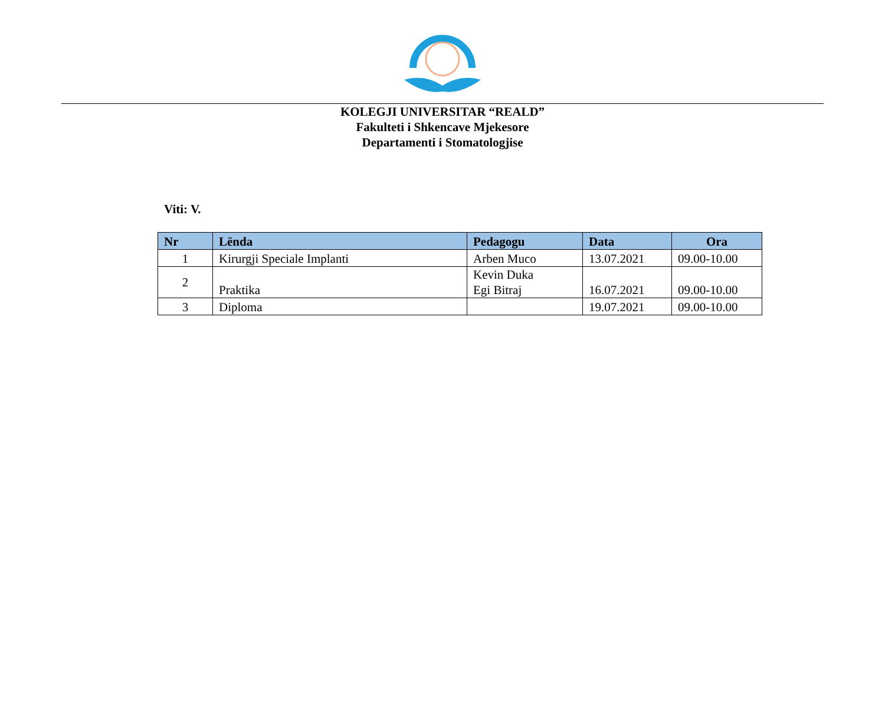KOLEGJI UNIVERSITAR “REALD”
Fakulteti i Shkencave Mjekesore
Departamenti i Stomatologjise
Viti: V.
| Nr | Lënda | Pedagogu | Data | Ora |
| --- | --- | --- | --- | --- |
| 1 | Kirurgji Speciale Implanti | Arben Muco | 13.07.2021 | 09.00-10.00 |
| 2 | Praktika | Kevin Duka Egi Bitraj | 16.07.2021 | 09.00-10.00 |
| 3 | Diploma | | 19.07.2021 | 09.00-10.00 |